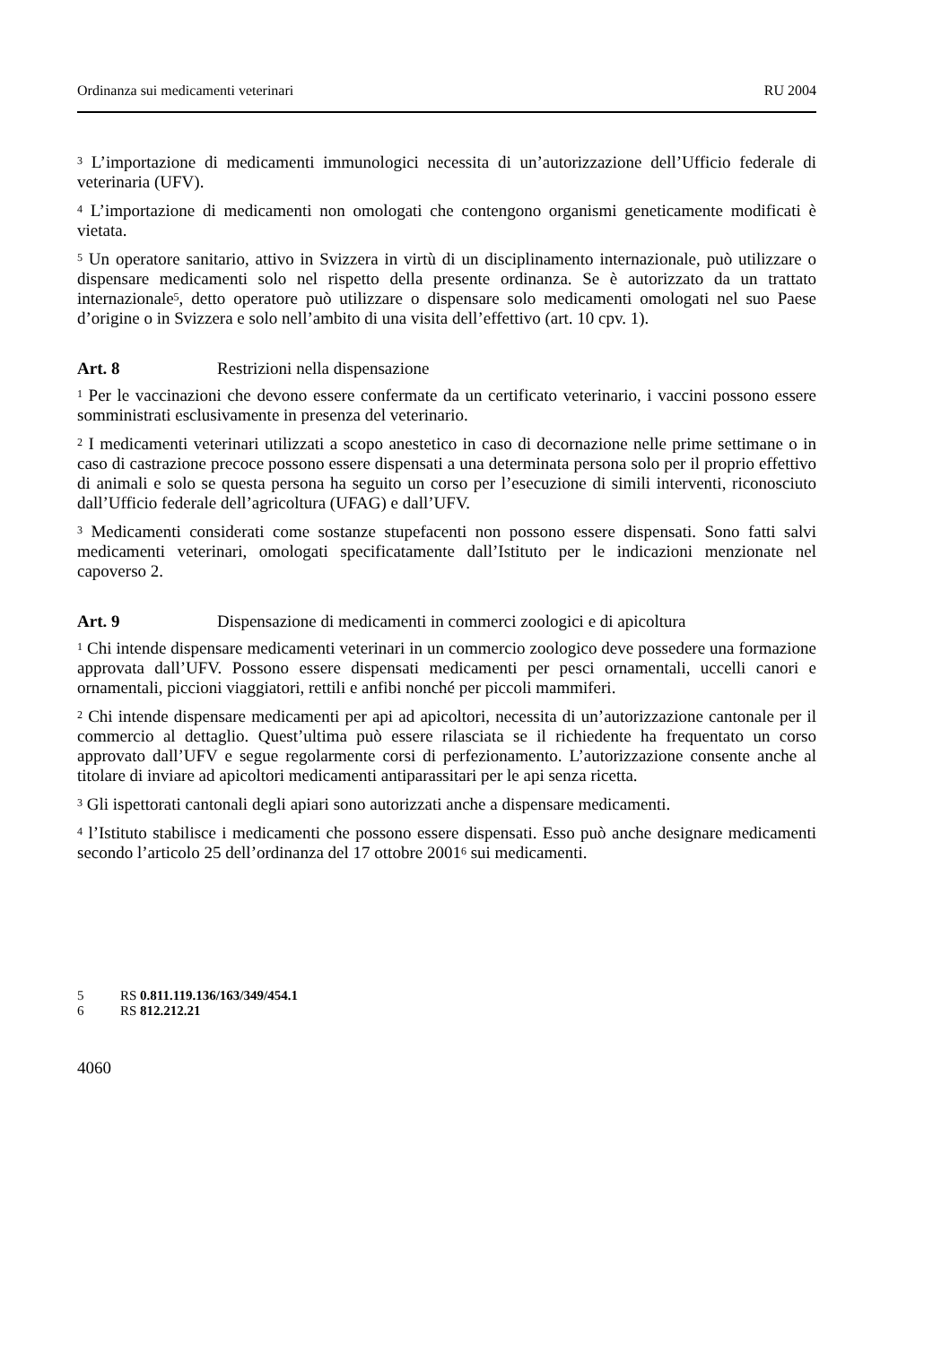Ordinanza sui medicamenti veterinari RU 2004
<sup>3</sup> L’importazione di medicamenti immunologici necessita di un’autorizzazione dell’Ufficio federale di veterinaria (UFV).
<sup>4</sup> L’importazione di medicamenti non omologati che contengono organismi geneticamente modificati è vietata.
<sup>5</sup> Un operatore sanitario, attivo in Svizzera in virtù di un disciplinamento internazionale, può utilizzare o dispensare medicamenti solo nel rispetto della presente ordinanza. Se è autorizzato da un trattato internazionale<sup>5</sup>, detto operatore può utilizzare o dispensare solo medicamenti omologati nel suo Paese d’origine o in Svizzera e solo nell’ambito di una visita dell’effettivo (art. 10 cpv. 1).
Art. 8 Restrizioni nella dispensazione
<sup>1</sup> Per le vaccinazioni che devono essere confermate da un certificato veterinario, i vaccini possono essere somministrati esclusivamente in presenza del veterinario.
<sup>2</sup> I medicamenti veterinari utilizzati a scopo anestetico in caso di decornazione nelle prime settimane o in caso di castrazione precoce possono essere dispensati a una determinata persona solo per il proprio effettivo di animali e solo se questa persona ha seguito un corso per l’esecuzione di simili interventi, riconosciuto dall’Ufficio federale dell’agricoltura (UFAG) e dall’UFV.
<sup>3</sup> Medicamenti considerati come sostanze stupefacenti non possono essere dispensati. Sono fatti salvi medicamenti veterinari, omologati specificatamente dall’Istituto per le indicazioni menzionate nel capoverso 2.
Art. 9 Dispensazione di medicamenti in commerci zoologici e di apicoltura
<sup>1</sup> Chi intende dispensare medicamenti veterinari in un commercio zoologico deve possedere una formazione approvata dall’UFV. Possono essere dispensati medicamenti per pesci ornamentali, uccelli canori e ornamentali, piccioni viaggiatori, rettili e anfibi nonché per piccoli mammiferi.
<sup>2</sup> Chi intende dispensare medicamenti per api ad apicoltori, necessita di un’autorizzazione cantonale per il commercio al dettaglio. Quest’ultima può essere rilasciata se il richiedente ha frequentato un corso approvato dall’UFV e segue regolarmente corsi di perfezionamento. L’autorizzazione consente anche al titolare di inviare ad apicoltori medicamenti antiparassitari per le api senza ricetta.
<sup>3</sup> Gli ispettorati cantonali degli apiari sono autorizzati anche a dispensare medicamenti.
<sup>4</sup> l’Istituto stabilisce i medicamenti che possono essere dispensati. Esso può anche designare medicamenti secondo l’articolo 25 dell’ordinanza del 17 ottobre 2001<sup>6</sup> sui medicamenti.
5 RS 0.811.119.136/163/349/454.1
6 RS 812.212.21
4060